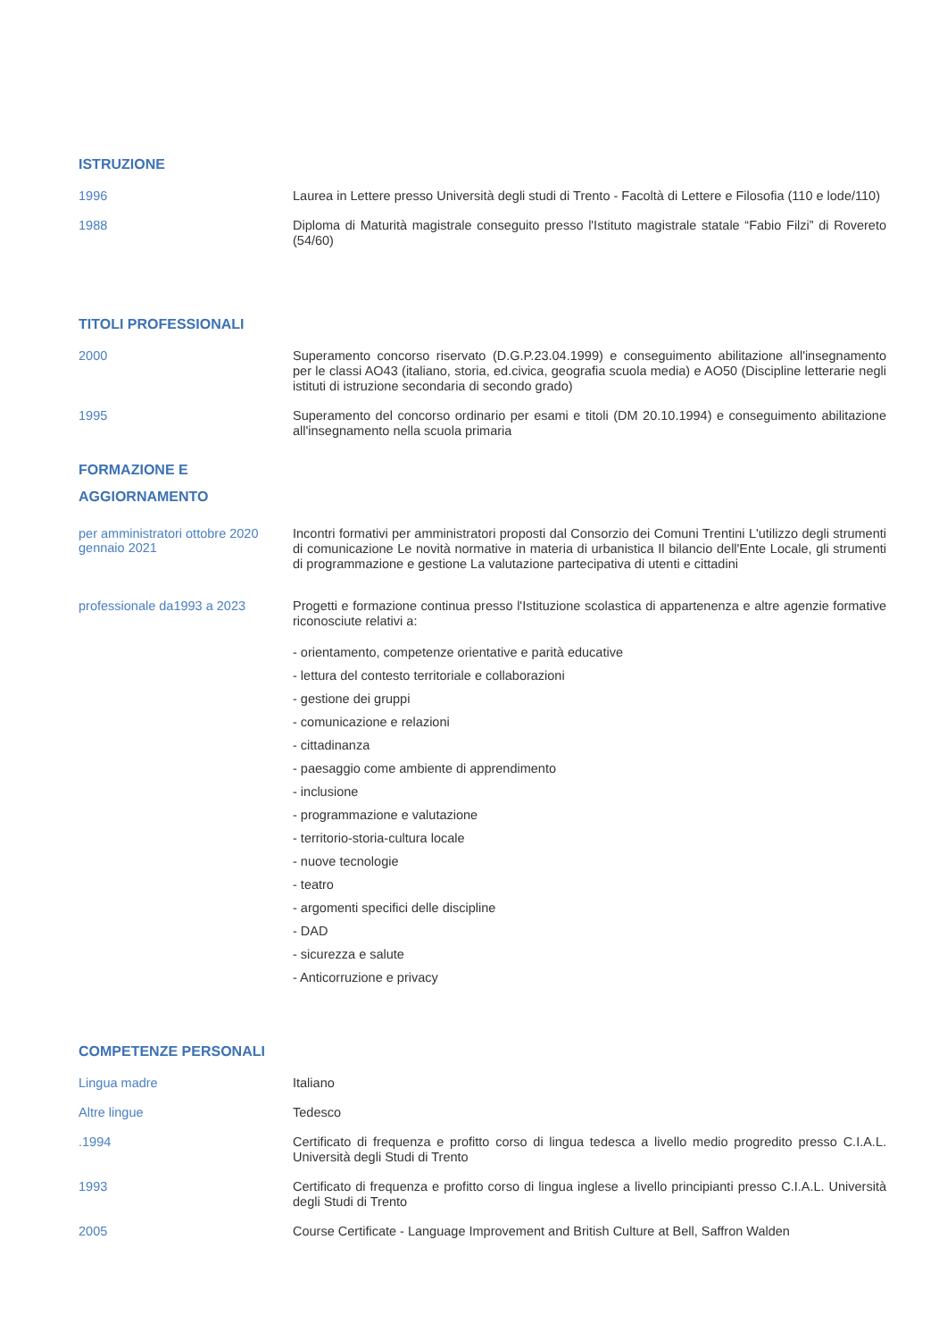ISTRUZIONE
1996
Laurea in Lettere presso Università degli studi di Trento - Facoltà di Lettere e Filosofia (110 e lode/110)
1988
Diploma di Maturità magistrale conseguito presso l'Istituto magistrale statale “Fabio Filzi” di Rovereto (54/60)
TITOLI PROFESSIONALI
2000
Superamento concorso riservato (D.G.P.23.04.1999) e conseguimento abilitazione all'insegnamento per le classi AO43 (italiano, storia, ed.civica, geografia scuola media) e AO50 (Discipline letterarie negli istituti di istruzione secondaria di secondo grado)
1995
Superamento del concorso ordinario per esami e titoli (DM 20.10.1994) e conseguimento abilitazione all'insegnamento nella scuola primaria
FORMAZIONE E
AGGIORNAMENTO
per amministratori ottobre 2020 gennaio 2021
Incontri formativi per amministratori proposti dal Consorzio dei Comuni Trentini L'utilizzo degli strumenti di comunicazione Le novità normative in materia di urbanistica Il bilancio dell'Ente Locale, gli strumenti di programmazione e gestione La valutazione partecipativa di utenti e cittadini
professionale da1993 a 2023
Progetti e formazione continua presso l'Istituzione scolastica di appartenenza e altre agenzie formative riconosciute relativi a:
- orientamento, competenze orientative e parità educative
- lettura del contesto territoriale e collaborazioni
- gestione dei gruppi
- comunicazione e relazioni
- cittadinanza
- paesaggio come ambiente di apprendimento
- inclusione
- programmazione e valutazione
- territorio-storia-cultura locale
- nuove tecnologie
- teatro
- argomenti specifici delle discipline
- DAD
- sicurezza e salute
- Anticorruzione e privacy
COMPETENZE PERSONALI
Lingua madre
Italiano
Altre lingue
Tedesco
.1994
Certificato di frequenza e profitto corso di lingua tedesca a livello medio progredito presso C.I.A.L. Università degli Studi di Trento
1993
Certificato di frequenza e profitto corso di lingua inglese a livello principianti presso C.I.A.L. Università degli Studi di Trento
2005
Course Certificate - Language Improvement and British Culture at Bell, Saffron Walden